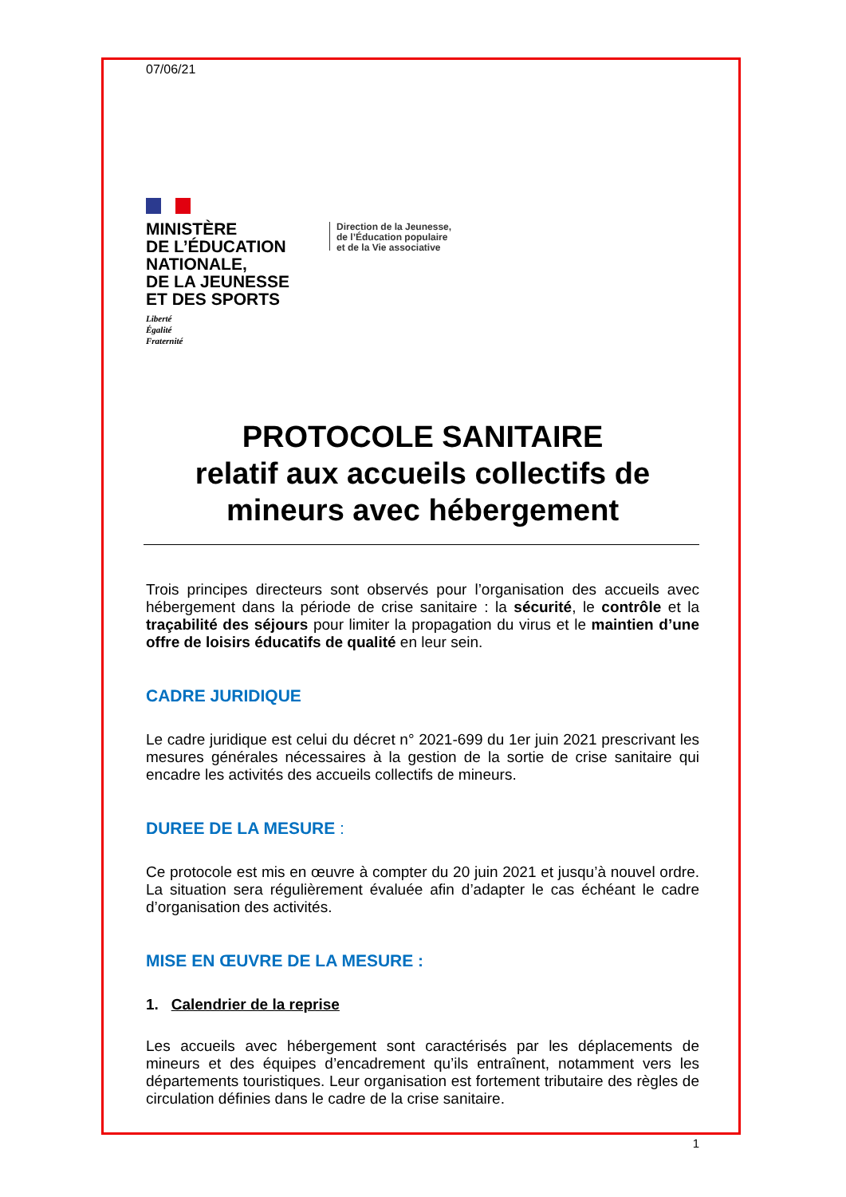07/06/21
MINISTÈRE
DE L’ÉDUCATION
NATIONALE,
DE LA JEUNESSE
ET DES SPORTS
Liberté
Égalité
Fraternité
Direction de la Jeunesse,
de l’Éducation populaire
et de la Vie associative
PROTOCOLE SANITAIRE
relatif aux accueils collectifs de mineurs avec hébergement
Trois principes directeurs sont observés pour l’organisation des accueils avec hébergement dans la période de crise sanitaire : la sécurité, le contrôle et la traçabilité des séjours pour limiter la propagation du virus et le maintien d’une offre de loisirs éducatifs de qualité en leur sein.
CADRE JURIDIQUE
Le cadre juridique est celui du décret n° 2021-699 du 1er juin 2021 prescrivant les mesures générales nécessaires à la gestion de la sortie de crise sanitaire qui encadre les activités des accueils collectifs de mineurs.
DUREE DE LA MESURE :
Ce protocole est mis en œuvre à compter du 20 juin 2021 et jusqu’à nouvel ordre. La situation sera régulièrement évaluée afin d’adapter le cas échéant le cadre d’organisation des activités.
MISE EN ŒUVRE DE LA MESURE :
1. Calendrier de la reprise
Les accueils avec hébergement sont caractérisés par les déplacements de mineurs et des équipes d’encadrement qu’ils entraînent, notamment vers les départements touristiques. Leur organisation est fortement tributaire des règles de circulation définies dans le cadre de la crise sanitaire.
1